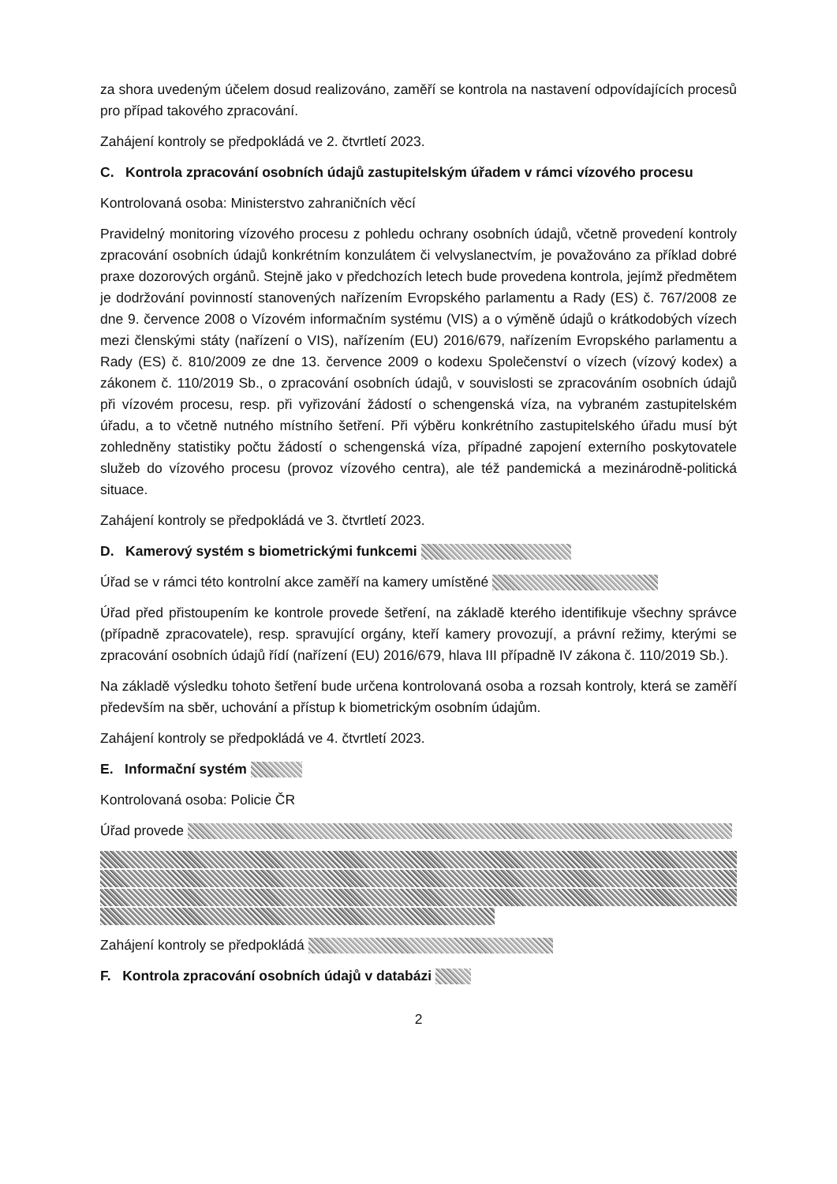za shora uvedeným účelem dosud realizováno, zaměří se kontrola na nastavení odpovídajících procesů pro případ takového zpracování.
Zahájení kontroly se předpokládá ve 2. čtvrtletí 2023.
C. Kontrola zpracování osobních údajů zastupitelským úřadem v rámci vízového procesu
Kontrolovaná osoba: Ministerstvo zahraničních věcí
Pravidelný monitoring vízového procesu z pohledu ochrany osobních údajů, včetně provedení kontroly zpracování osobních údajů konkrétním konzulátem či velvyslanectvím, je považováno za příklad dobré praxe dozorových orgánů. Stejně jako v předchozích letech bude provedena kontrola, jejímž předmětem je dodržování povinností stanovených nařízením Evropského parlamentu a Rady (ES) č. 767/2008 ze dne 9. července 2008 o Vízovém informačním systému (VIS) a o výměně údajů o krátkodobých vízech mezi členskými státy (nařízení o VIS), nařízením (EU) 2016/679, nařízením Evropského parlamentu a Rady (ES) č. 810/2009 ze dne 13. července 2009 o kodexu Společenství o vízech (vízový kodex) a zákonem č. 110/2019 Sb., o zpracování osobních údajů, v souvislosti se zpracováním osobních údajů při vízovém procesu, resp. při vyřizování žádostí o schengenská víza, na vybraném zastupitelském úřadu, a to včetně nutného místního šetření. Při výběru konkrétního zastupitelského úřadu musí být zohledněny statistiky počtu žádostí o schengenská víza, případné zapojení externího poskytovatele služeb do vízového procesu (provoz vízového centra), ale též pandemická a mezinárodně-politická situace.
Zahájení kontroly se předpokládá ve 3. čtvrtletí 2023.
D. Kamerový systém s biometrickými funkcemi
Úřad se v rámci této kontrolní akce zaměří na kamery umístěné
Úřad před přistoupením ke kontrole provede šetření, na základě kterého identifikuje všechny správce (případně zpracovatele), resp. spravující orgány, kteří kamery provozují, a právní režimy, kterými se zpracování osobních údajů řídí (nařízení (EU) 2016/679, hlava III případně IV zákona č. 110/2019 Sb.).
Na základě výsledku tohoto šetření bude určena kontrolovaná osoba a rozsah kontroly, která se zaměří především na sběr, uchování a přístup k biometrickým osobním údajům.
Zahájení kontroly se předpokládá ve 4. čtvrtletí 2023.
E. Informační systém
Kontrolovaná osoba: Policie ČR
Úřad provede
Zahájení kontroly se předpokládá
F. Kontrola zpracování osobních údajů v databázi
2